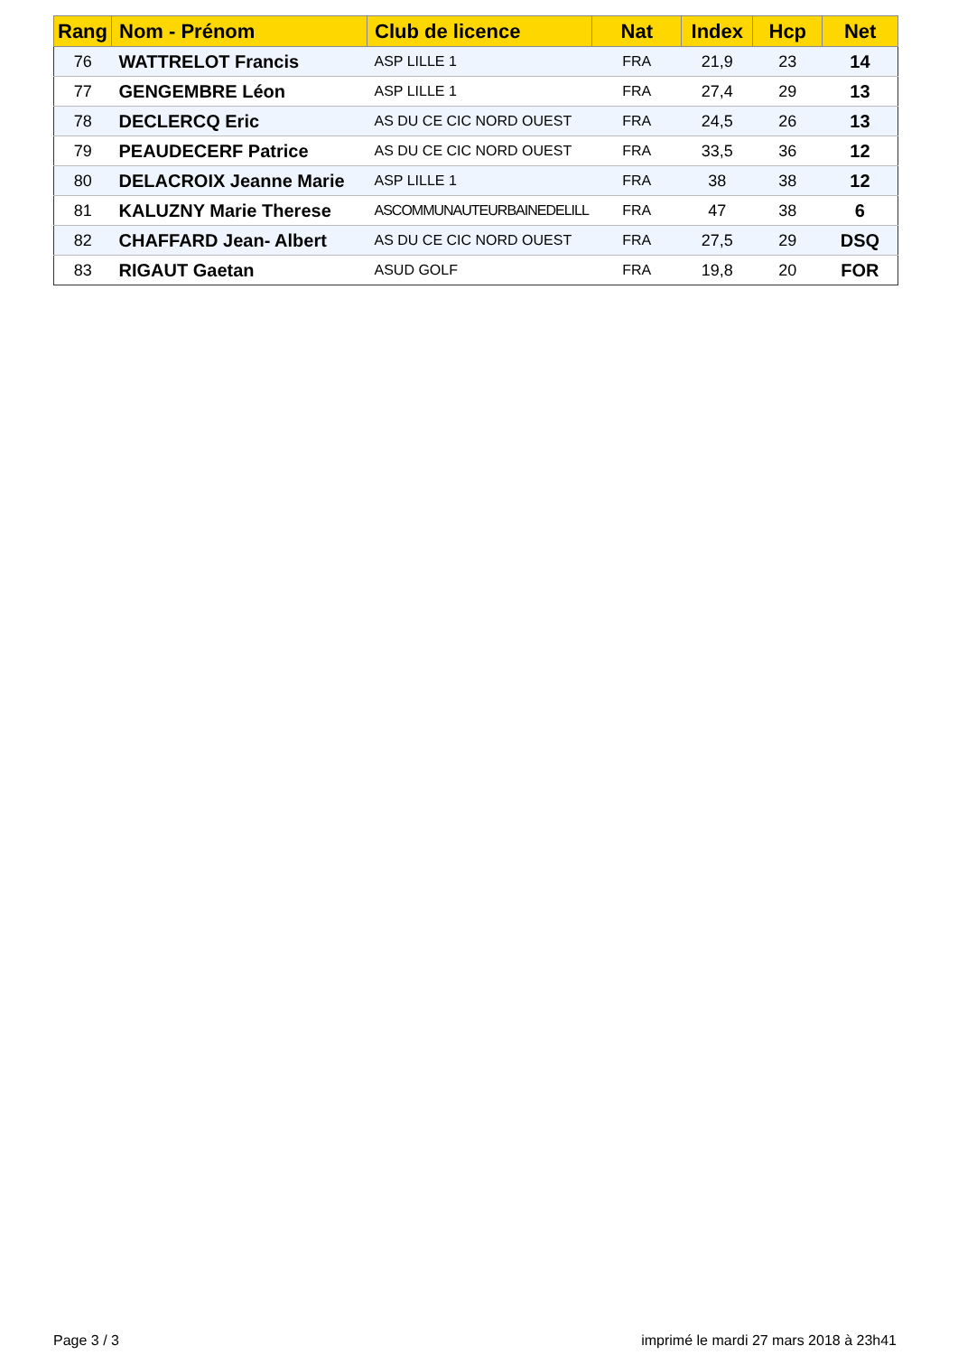| Rang | Nom - Prénom | Club de licence | Nat | Index | Hcp | Net |
| --- | --- | --- | --- | --- | --- | --- |
| 76 | WATTRELOT Francis | ASP LILLE 1 | FRA | 21,9 | 23 | 14 |
| 77 | GENGEMBRE Léon | ASP LILLE 1 | FRA | 27,4 | 29 | 13 |
| 78 | DECLERCQ Eric | AS DU CE CIC NORD OUEST | FRA | 24,5 | 26 | 13 |
| 79 | PEAUDECERF Patrice | AS DU CE CIC NORD OUEST | FRA | 33,5 | 36 | 12 |
| 80 | DELACROIX Jeanne Marie | ASP LILLE 1 | FRA | 38 | 38 | 12 |
| 81 | KALUZNY Marie Therese | ASCOMMUNAUTEURBAINEDELILL | FRA | 47 | 38 | 6 |
| 82 | CHAFFARD Jean- Albert | AS DU CE CIC NORD OUEST | FRA | 27,5 | 29 | DSQ |
| 83 | RIGAUT Gaetan | ASUD GOLF | FRA | 19,8 | 20 | FOR |
Page 3 / 3
imprimé le mardi 27 mars 2018 à 23h41